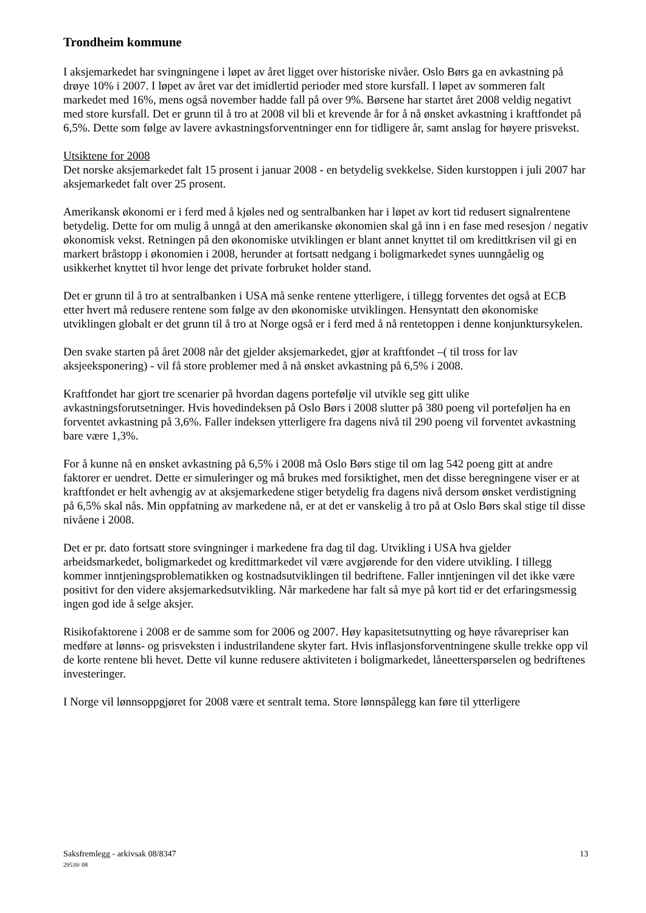Trondheim kommune
I aksjemarkedet har svingningene i løpet av året ligget over historiske nivåer. Oslo Børs ga en avkastning på drøye 10% i 2007. I løpet av året var det imidlertid perioder med store kursfall. I løpet av sommeren falt markedet med 16%, mens også november hadde fall på over 9%. Børsene har startet året 2008 veldig negativt med store kursfall. Det er grunn til å tro at 2008 vil bli et krevende år for å nå ønsket avkastning i kraftfondet på 6,5%. Dette som følge av lavere avkastningsforventninger enn for tidligere år, samt anslag for høyere prisvekst.
Utsiktene for 2008
Det norske aksjemarkedet falt 15 prosent i januar 2008 - en betydelig svekkelse. Siden kurstoppen i juli 2007 har aksjemarkedet falt over 25 prosent.
Amerikansk økonomi er i ferd med å kjøles ned og sentralbanken har i løpet av kort tid redusert signalrentene betydelig. Dette for om mulig å unngå at den amerikanske økonomien skal gå inn i en fase med resesjon / negativ økonomisk vekst. Retningen på den økonomiske utviklingen er blant annet knyttet til om kredittkrisen vil gi en markert bråstopp i økonomien i 2008, herunder at fortsatt nedgang i boligmarkedet synes uunngåelig og usikkerhet knyttet til hvor lenge det private forbruket holder stand.
Det er grunn til å tro at sentralbanken i USA må senke rentene ytterligere, i tillegg forventes det også at ECB etter hvert må redusere rentene som følge av den økonomiske utviklingen. Hensyntatt den økonomiske utviklingen globalt er det grunn til å tro at Norge også er i ferd med å nå rentetoppen i denne konjunktursykelen.
Den svake starten på året 2008 når det gjelder aksjemarkedet, gjør at kraftfondet –( til tross for lav aksjeeksponering) - vil få store problemer med å nå ønsket avkastning på 6,5% i 2008.
Kraftfondet har gjort tre scenarier på hvordan dagens portefølje vil utvikle seg gitt ulike avkastningsforutsetninger. Hvis hovedindeksen på Oslo Børs i 2008 slutter på 380 poeng vil porteføljen ha en forventet avkastning på 3,6%. Faller indeksen ytterligere fra dagens nivå til 290 poeng vil forventet avkastning bare være 1,3%.
For å kunne nå en ønsket avkastning på 6,5% i 2008 må Oslo Børs stige til om lag 542 poeng gitt at andre faktorer er uendret. Dette er simuleringer og må brukes med forsiktighet, men det disse beregningene viser er at kraftfondet er helt avhengig av at aksjemarkedene stiger betydelig fra dagens nivå dersom ønsket verdistigning på 6,5% skal nås. Min oppfatning av markedene nå, er at det er vanskelig å tro på at Oslo Børs skal stige til disse nivåene i 2008.
Det er pr. dato fortsatt store svingninger i markedene fra dag til dag. Utvikling i USA hva gjelder arbeidsmarkedet, boligmarkedet og kredittmarkedet vil være avgjørende for den videre utvikling. I tillegg kommer inntjeningsproblematikken og kostnadsutviklingen til bedriftene. Faller inntjeningen vil det ikke være positivt for den videre aksjemarkedsutvikling. Når markedene har falt så mye på kort tid er det erfaringsmessig ingen god ide å selge aksjer.
Risikofaktorene i 2008 er de samme som for 2006 og 2007. Høy kapasitetsutnytting og høye råvarepriser kan medføre at lønns- og prisveksten i industrilandene skyter fart. Hvis inflasjonsforventningene skulle trekke opp vil de korte rentene bli hevet. Dette vil kunne redusere aktiviteten i boligmarkedet, låneetterspørselen og bedriftenes investeringer.
I Norge vil lønnsoppgjøret for 2008 være et sentralt tema. Store lønnspålegg kan føre til ytterligere
Saksfremlegg - arkivsak 08/8347
29539/ 08
13